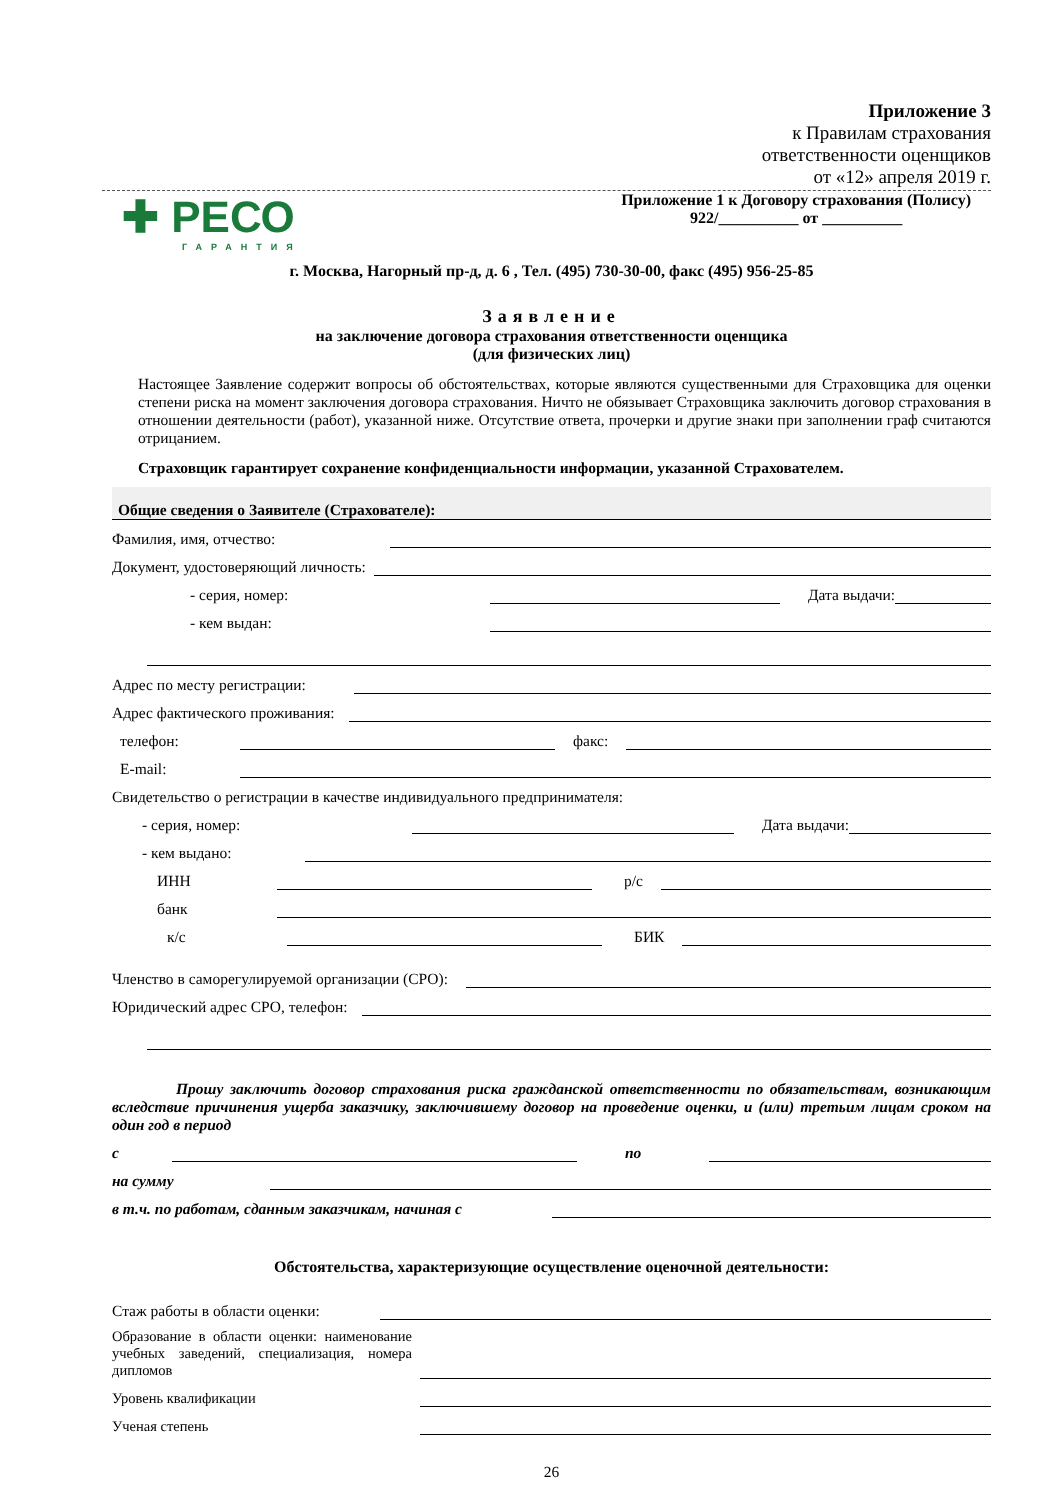Приложение 3
к Правилам страхования
ответственности оценщиков
от «12» апреля 2019 г.
✚ РЕСО
ГАРАНТИЯ
Приложение 1 к Договору страхования (Полису)
922/__________ от __________
г. Москва, Нагорный пр-д, д. 6 , Тел. (495) 730-30-00, факс (495) 956-25-85
Заявление
на заключение договора страхования ответственности оценщика
(для физических лиц)
Настоящее Заявление содержит вопросы об обстоятельствах, которые являются существенными для Страховщика для оценки степени риска на момент заключения договора страхования. Ничто не обязывает Страховщика заключить договор страхования в отношении деятельности (работ), указанной ниже. Отсутствие ответа, прочерки и другие знаки при заполнении граф считаются отрицанием.
Страховщик гарантирует сохранение конфиденциальности информации, указанной Страхователем.
Общие сведения о Заявителе (Страхователе):
Фамилия, имя, отчество:
Документ, удостоверяющий личность:
- серия, номер:
Дата выдачи:
- кем выдан:
Адрес по месту регистрации:
Адрес фактического проживания:
телефон:
факс:
E-mail:
Свидетельство о регистрации в качестве индивидуального предпринимателя:
- серия, номер:
Дата выдачи:
- кем выдано:
ИНН
р/с
банк
к/с
БИК
Членство в саморегулируемой организации (СРО):
Юридический адрес СРО, телефон:
Прошу заключить договор страхования риска гражданской ответственности по обязательствам, возникающим вследствие причинения ущерба заказчику, заключившему договор на проведение оценки, и (или) третьим лицам сроком на один год в период
с
по
на сумму
в т.ч. по работам, сданным заказчикам, начиная с
Обстоятельства, характеризующие осуществление оценочной деятельности:
Стаж работы в области оценки:
Образование в области оценки: наименование учебных заведений, специализация, номера дипломов
Уровень квалификации
Ученая степень
26